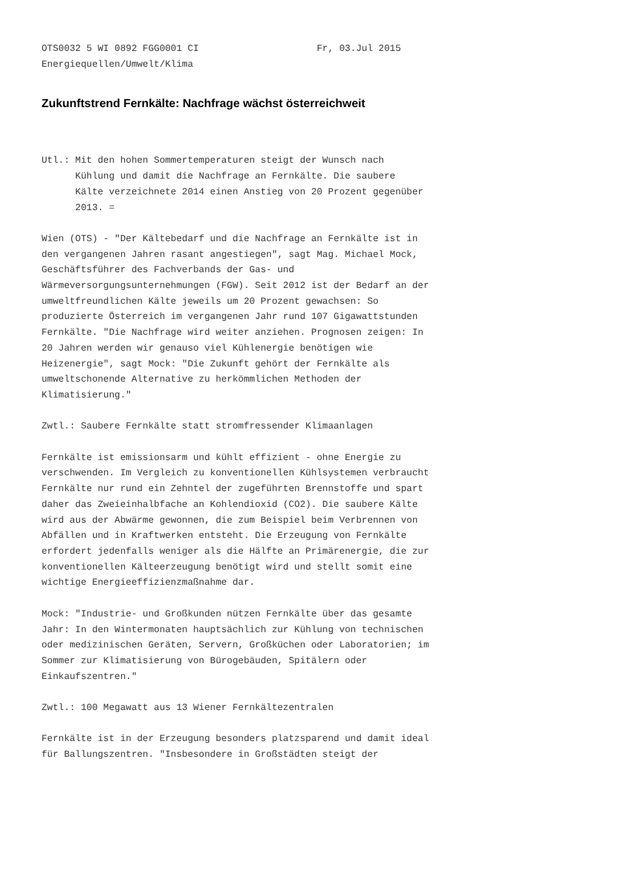OTS0032 5 WI 0892 FGG0001 CI                     Fr, 03.Jul 2015
Energiequellen/Umwelt/Klima
Zukunftstrend Fernkälte: Nachfrage wächst österreichweit
Utl.: Mit den hohen Sommertemperaturen steigt der Wunsch nach
      Kühlung und damit die Nachfrage an Fernkälte. Die saubere
      Kälte verzeichnete 2014 einen Anstieg von 20 Prozent gegenüber
      2013. =

Wien (OTS) - "Der Kältebedarf und die Nachfrage an Fernkälte ist in
den vergangenen Jahren rasant angestiegen", sagt Mag. Michael Mock,
Geschäftsführer des Fachverbands der Gas- und
Wärmeversorgungsunternehmungen (FGW). Seit 2012 ist der Bedarf an der
umweltfreundlichen Kälte jeweils um 20 Prozent gewachsen: So
produzierte Österreich im vergangenen Jahr rund 107 Gigawattstunden
Fernkälte. "Die Nachfrage wird weiter anziehen. Prognosen zeigen: In
20 Jahren werden wir genauso viel Kühlenergie benötigen wie
Heizenergie", sagt Mock: "Die Zukunft gehört der Fernkälte als
umweltschonende Alternative zu herkömmlichen Methoden der
Klimatisierung."

Zwtl.: Saubere Fernkälte statt stromfressender Klimaanlagen

Fernkälte ist emissionsarm und kühlt effizient - ohne Energie zu
verschwenden. Im Vergleich zu konventionellen Kühlsystemen verbraucht
Fernkälte nur rund ein Zehntel der zugeführten Brennstoffe und spart
daher das Zweieinhalbfache an Kohlendioxid (CO2). Die saubere Kälte
wird aus der Abwärme gewonnen, die zum Beispiel beim Verbrennen von
Abfällen und in Kraftwerken entsteht. Die Erzeugung von Fernkälte
erfordert jedenfalls weniger als die Hälfte an Primärenergie, die zur
konventionellen Kälteerzeugung benötigt wird und stellt somit eine
wichtige Energieeffizienzmaßnahme dar.

Mock: "Industrie- und Großkunden nützen Fernkälte über das gesamte
Jahr: In den Wintermonaten hauptsächlich zur Kühlung von technischen
oder medizinischen Geräten, Servern, Großküchen oder Laboratorien; im
Sommer zur Klimatisierung von Bürogebäuden, Spitälern oder
Einkaufszentren."

Zwtl.: 100 Megawatt aus 13 Wiener Fernkältezentralen

Fernkälte ist in der Erzeugung besonders platzsparend und damit ideal
für Ballungszentren. "Insbesondere in Großstädten steigt der